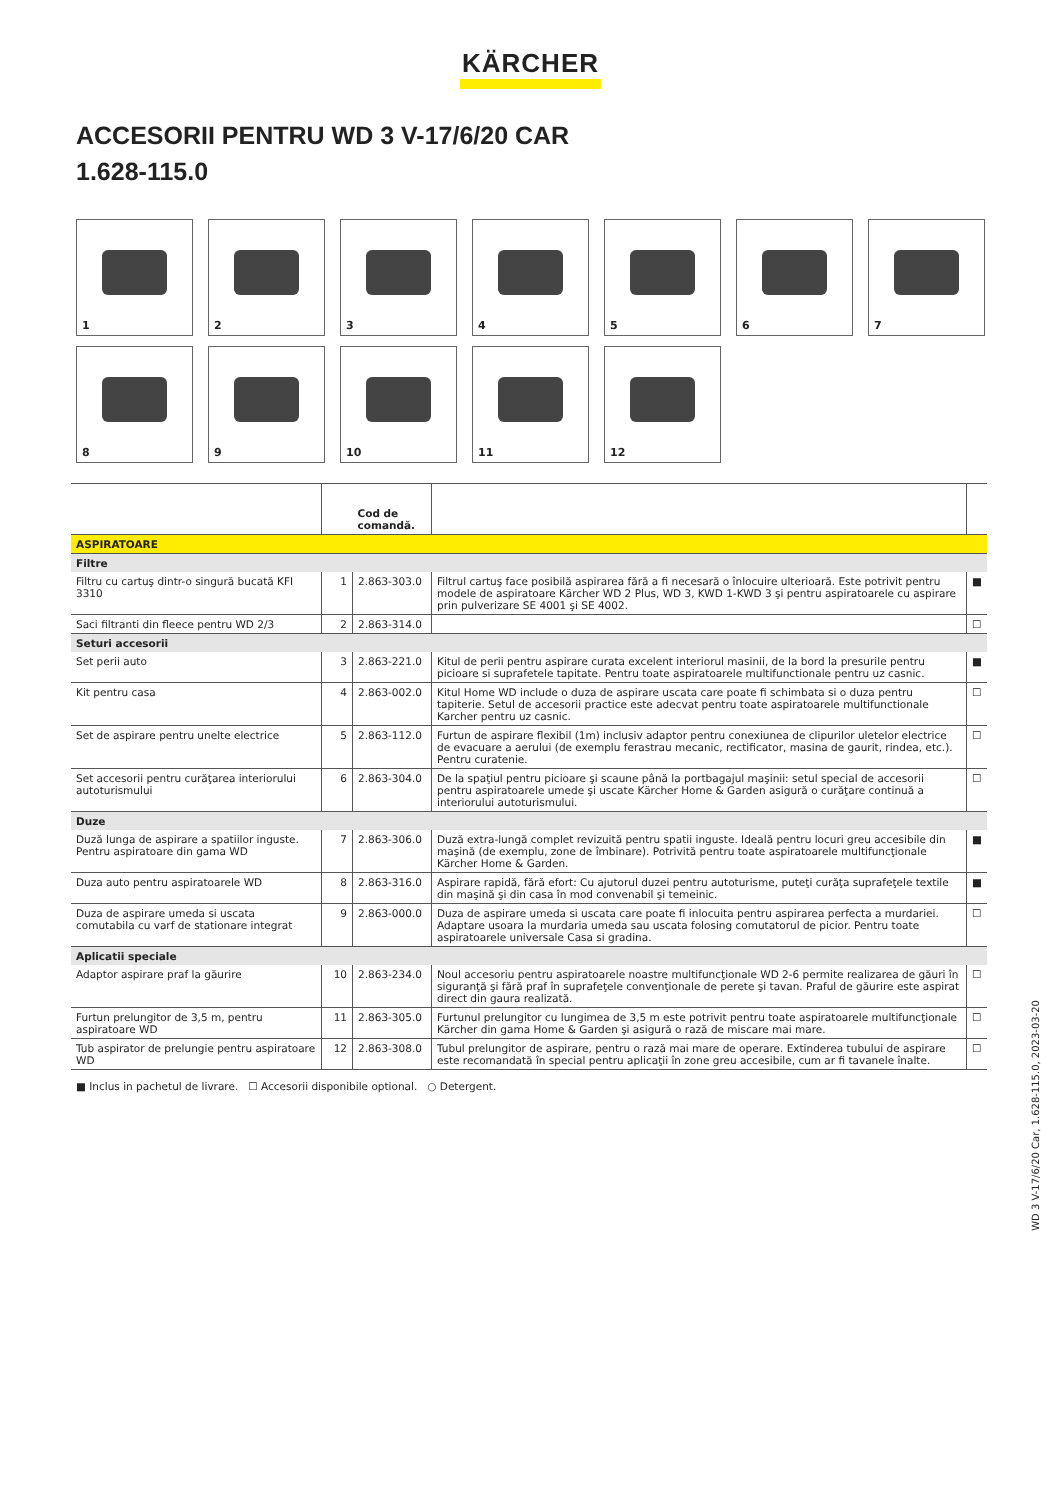KÄRCHER
ACCESORII PENTRU WD 3 V-17/6/20 CAR
1.628-115.0
1
2
3
4
5
6
7
8
9
10
11
12
| | | Cod de comandă. | | |
| --- | --- | --- | --- | --- |
| ASPIRATOARE | | | | |
| Filtre | | | | |
| Filtru cu cartuş dintr-o singură bucată KFI 3310 | 1 | 2.863-303.0 | Filtrul cartuş face posibilă aspirarea fără a fi necesară o înlocuire ulterioară. Este potrivit pentru modele de aspiratoare Kärcher WD 2 Plus, WD 3, KWD 1-KWD 3 şi pentru aspiratoarele cu aspirare prin pulverizare SE 4001 şi SE 4002. | ■ |
| Saci filtranti din fleece pentru WD 2/3 | 2 | 2.863-314.0 | | ☐ |
| Seturi accesorii | | | | |
| Set perii auto | 3 | 2.863-221.0 | Kitul de perii pentru aspirare curata excelent interiorul masinii, de la bord la presurile pentru picioare si suprafetele tapitate. Pentru toate aspiratoarele multifunctionale pentru uz casnic. | ■ |
| Kit pentru casa | 4 | 2.863-002.0 | Kitul Home WD include o duza de aspirare uscata care poate fi schimbata si o duza pentru tapiterie. Setul de accesorii practice este adecvat pentru toate aspiratoarele multifunctionale Karcher pentru uz casnic. | ☐ |
| Set de aspirare pentru unelte electrice | 5 | 2.863-112.0 | Furtun de aspirare flexibil (1m) inclusiv adaptor pentru conexiunea de clipurilor uletelor electrice de evacuare a aerului (de exemplu ferastrau mecanic, rectificator, masina de gaurit, rindea, etc.). Pentru curatenie. | ☐ |
| Set accesorii pentru curăţarea interiorului autoturismului | 6 | 2.863-304.0 | De la spaţiul pentru picioare şi scaune până la portbagajul maşinii: setul special de accesorii pentru aspiratoarele umede şi uscate Kärcher Home & Garden asigură o curăţare continuă a interiorului autoturismului. | ☐ |
| Duze | | | | |
| Duză lunga de aspirare a spatiilor inguste. Pentru aspiratoare din gama WD | 7 | 2.863-306.0 | Duză extra-lungă complet revizuită pentru spatii inguste. Ideală pentru locuri greu accesibile din maşină (de exemplu, zone de îmbinare). Potrivită pentru toate aspiratoarele multifuncţionale Kärcher Home & Garden. | ■ |
| Duza auto pentru aspiratoarele WD | 8 | 2.863-316.0 | Aspirare rapidă, fără efort: Cu ajutorul duzei pentru autoturisme, puteţi curăţa suprafeţele textile din maşină şi din casa în mod convenabil şi temeinic. | ■ |
| Duza de aspirare umeda si uscata comutabila cu varf de stationare integrat | 9 | 2.863-000.0 | Duza de aspirare umeda si uscata care poate fi inlocuita pentru aspirarea perfecta a murdariei. Adaptare usoara la murdaria umeda sau uscata folosing comutatorul de picior. Pentru toate aspiratoarele universale Casa si gradina. | ☐ |
| Aplicatii speciale | | | | |
| Adaptor aspirare praf la găurire | 10 | 2.863-234.0 | Noul accesoriu pentru aspiratoarele noastre multifuncţionale WD 2-6 permite realizarea de găuri în siguranţă şi fără praf în suprafeţele convenţionale de perete şi tavan. Praful de găurire este aspirat direct din gaura realizată. | ☐ |
| Furtun prelungitor de 3,5 m, pentru aspiratoare WD | 11 | 2.863-305.0 | Furtunul prelungitor cu lungimea de 3,5 m este potrivit pentru toate aspiratoarele multifuncţionale Kärcher din gama Home & Garden şi asigură o rază de miscare mai mare. | ☐ |
| Tub aspirator de prelungie pentru aspiratoare WD | 12 | 2.863-308.0 | Tubul prelungitor de aspirare, pentru o rază mai mare de operare. Extinderea tubului de aspirare este recomandată în special pentru aplicaţii în zone greu accesibile, cum ar fi tavanele înalte. | ☐ |
■ Inclus in pachetul de livrare. ☐ Accesorii disponibile optional. ○ Detergent.
WD 3 V-17/6/20 Car, 1.628-115.0, 2023-03-20